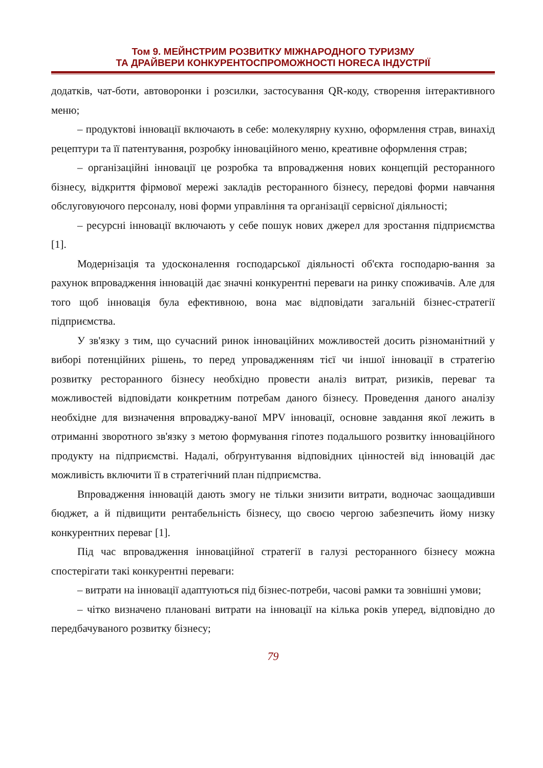Том 9. МЕЙНСТРИМ РОЗВИТКУ МІЖНАРОДНОГО ТУРИЗМУ
ТА ДРАЙВЕРИ КОНКУРЕНТОСПРОМОЖНОСТІ HORECA ІНДУСТРІЇ
додатків, чат-боти, автоворонки і розсилки, застосування QR-коду, створення інтерактивного меню;
– продуктові інновації включають в себе: молекулярну кухню, оформлення страв, винахід рецептури та її патентування, розробку інноваційного меню, креативне оформлення страв;
– організаційні інновації це розробка та впровадження нових концепцій ресторанного бізнесу, відкриття фірмової мережі закладів ресторанного бізнесу, передові форми навчання обслуговуючого персоналу, нові форми управління та організації сервісної діяльності;
– ресурсні інновації включають у себе пошук нових джерел для зростання підприємства [1].
Модернізація та удосконалення господарської діяльності об'єкта господарю-вання за рахунок впровадження інновацій дає значні конкурентні переваги на ринку споживачів. Але для того щоб інновація була ефективною, вона має відповідати загальній бізнес-стратегії підприємства.
У зв'язку з тим, що сучасний ринок інноваційних можливостей досить різноманітний у виборі потенційних рішень, то перед упровадженням тієї чи іншої інновації в стратегію розвитку ресторанного бізнесу необхідно провести аналіз витрат, ризиків, переваг та можливостей відповідати конкретним потребам даного бізнесу. Проведення даного аналізу необхідне для визначення впроваджу-ваної MPV інновації, основне завдання якої лежить в отриманні зворотного зв'язку з метою формування гіпотез подальшого розвитку інноваційного продукту на підприємстві. Надалі, обґрунтування відповідних цінностей від інновацій дає можливість включити її в стратегічний план підприємства.
Впровадження інновацій дають змогу не тільки знизити витрати, водночас заощадивши бюджет, а й підвищити рентабельність бізнесу, що своєю чергою забезпечить йому низку конкурентних переваг [1].
Під час впровадження інноваційної стратегії в галузі ресторанного бізнесу можна спостерігати такі конкурентні переваги:
– витрати на інновації адаптуються під бізнес-потреби, часові рамки та зовнішні умови;
– чітко визначено плановані витрати на інновації на кілька років уперед, відповідно до передбачуваного розвитку бізнесу;
79